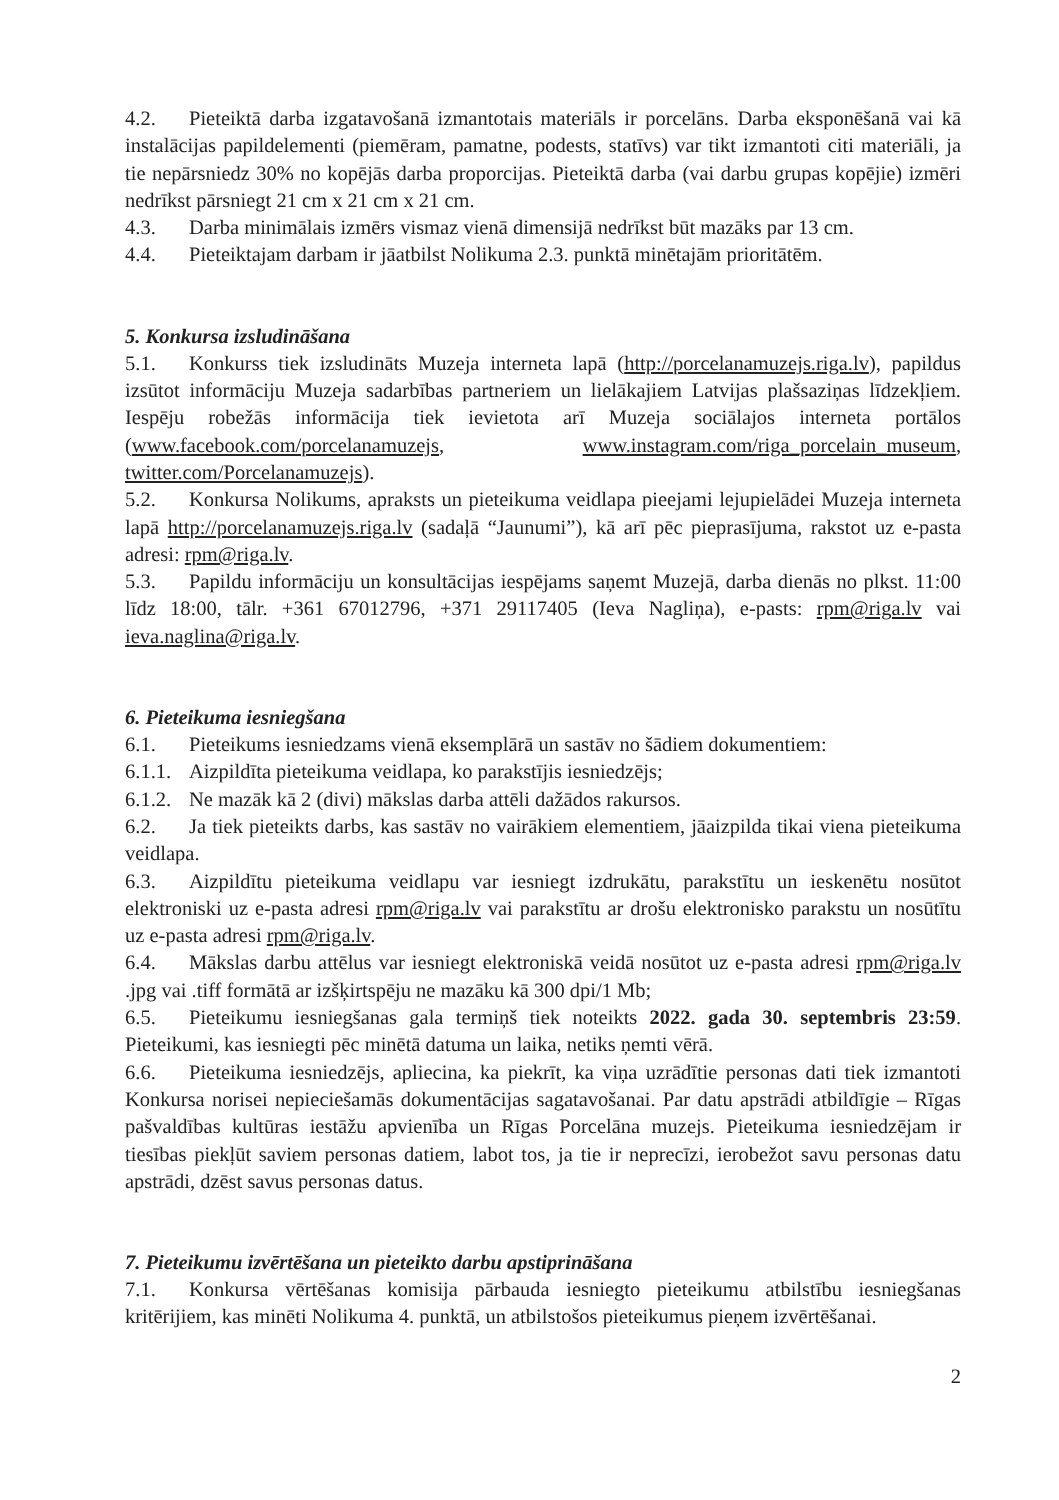4.2. Pieteiktā darba izgatavošanā izmantotais materiāls ir porcelāns. Darba eksponēšanā vai kā instalācijas papildelementi (piemēram, pamatne, podests, statīvs) var tikt izmantoti citi materiāli, ja tie nepārsniedz 30% no kopējās darba proporcijas. Pieteiktā darba (vai darbu grupas kopējie) izmēri nedrīkst pārsniegt 21 cm x 21 cm x 21 cm.
4.3. Darba minimālais izmērs vismaz vienā dimensijā nedrīkst būt mazāks par 13 cm.
4.4. Pieteiktajam darbam ir jāatbilst Nolikuma 2.3. punktā minētajām prioritātēm.
5. Konkursa izsludināšana
5.1. Konkurss tiek izsludināts Muzeja interneta lapā (http://porcelanamuzejs.riga.lv), papildus izsūtot informāciju Muzeja sadarbības partneriem un lielākajiem Latvijas plašsaziņas līdzekļiem. Iespēju robežās informācija tiek ievietota arī Muzeja sociālajos interneta portālos (www.facebook.com/porcelanamuzejs, www.instagram.com/riga_porcelain_museum, twitter.com/Porcelanamuzejs).
5.2. Konkursa Nolikums, apraksts un pieteikuma veidlapa pieejami lejupielādei Muzeja interneta lapā http://porcelanamuzejs.riga.lv (sadaļā “Jaunumi”), kā arī pēc pieprasījuma, rakstot uz e-pasta adresi: rpm@riga.lv.
5.3. Papildu informāciju un konsultācijas iespējams saņemt Muzejā, darba dienās no plkst. 11:00 līdz 18:00, tālr. +361 67012796, +371 29117405 (Ieva Nagliņa), e-pasts: rpm@riga.lv vai ieva.naglina@riga.lv.
6. Pieteikuma iesniegšana
6.1. Pieteikums iesniedzams vienā eksemplārā un sastāv no šādiem dokumentiem:
6.1.1. Aizpildīta pieteikuma veidlapa, ko parakstījis iesniedzējs;
6.1.2. Ne mazāk kā 2 (divi) mākslas darba attēli dažādos rakursos.
6.2. Ja tiek pieteikts darbs, kas sastāv no vairākiem elementiem, jāaizpilda tikai viena pieteikuma veidlapa.
6.3. Aizpildītu pieteikuma veidlapu var iesniegt izdrukātu, parakstītu un ieskenētu nosūtot elektroniski uz e-pasta adresi rpm@riga.lv vai parakstītu ar drošu elektronisko parakstu un nosūtītu uz e-pasta adresi rpm@riga.lv.
6.4. Mākslas darbu attēlus var iesniegt elektroniskā veidā nosūtot uz e-pasta adresi rpm@riga.lv .jpg vai .tiff formātā ar izšķirtspēju ne mazāku kā 300 dpi/1 Mb;
6.5. Pieteikumu iesniegšanas gala termiņš tiek noteikts 2022. gada 30. septembris 23:59. Pieteikumi, kas iesniegti pēc minētā datuma un laika, netiks ņemti vērā.
6.6. Pieteikuma iesniedzējs, apliecina, ka piekrīt, ka viņa uzrādītie personas dati tiek izmantoti Konkursa norisei nepieciešamās dokumentācijas sagatavošanai. Par datu apstrādi atbildīgie – Rīgas pašvaldības kultūras iestāžu apvienība un Rīgas Porcelāna muzejs. Pieteikuma iesniedzējam ir tiesības piekļūt saviem personas datiem, labot tos, ja tie ir neprecīzi, ierobežot savu personas datu apstrādi, dzēst savus personas datus.
7. Pieteikumu izvērtēšana un pieteikto darbu apstiprināšana
7.1. Konkursa vērtēšanas komisija pārbauda iesniegto pieteikumu atbilstību iesniegšanas kritērijiem, kas minēti Nolikuma 4. punktā, un atbilstošos pieteikumus pieņem izvērtēšanai.
2